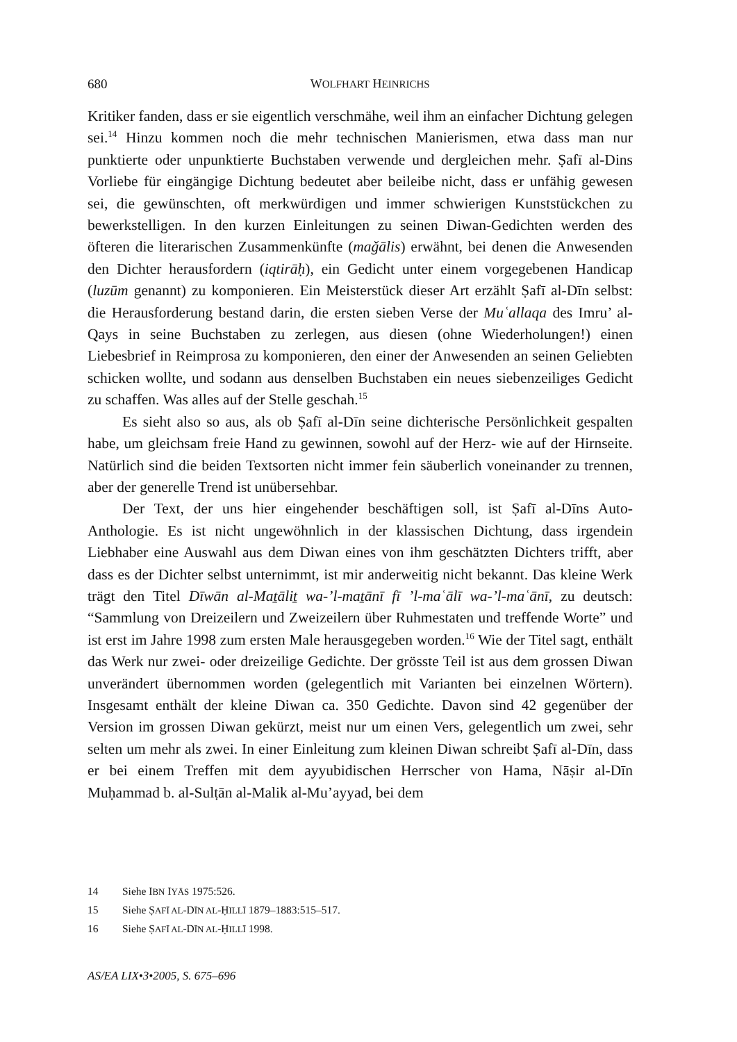680
WOLFHART HEINRICHS
Kritiker fanden, dass er sie eigentlich verschmähe, weil ihm an einfacher Dichtung gelegen sei.<sup>14</sup> Hinzu kommen noch die mehr technischen Manierismen, etwa dass man nur punktierte oder unpunktierte Buchstaben verwende und dergleichen mehr. Ṣafī al-Dins Vorliebe für eingängige Dichtung bedeutet aber beileibe nicht, dass er unfähig gewesen sei, die gewünschten, oft merkwürdigen und immer schwierigen Kunststückchen zu bewerkstelligen. In den kurzen Einleitungen zu seinen Diwan-Gedichten werden des öfteren die literarischen Zusammenkünfte (maǧālis) erwähnt, bei denen die Anwesenden den Dichter herausfordern (iqtirāḥ), ein Gedicht unter einem vorgegebenen Handicap (luzūm genannt) zu komponieren. Ein Meisterstück dieser Art erzählt Ṣafī al-Dīn selbst: die Herausforderung bestand darin, die ersten sieben Verse der Muʿallaqa des Imru’ al-Qays in seine Buchstaben zu zerlegen, aus diesen (ohne Wiederholungen!) einen Liebesbrief in Reimprosa zu komponieren, den einer der Anwesenden an seinen Geliebten schicken wollte, und sodann aus denselben Buchstaben ein neues siebenzeiliges Gedicht zu schaffen. Was alles auf der Stelle geschah.<sup>15</sup>
Es sieht also so aus, als ob Ṣafī al-Dīn seine dichterische Persönlichkeit gespalten habe, um gleichsam freie Hand zu gewinnen, sowohl auf der Herz- wie auf der Hirnseite. Natürlich sind die beiden Textsorten nicht immer fein säuberlich voneinander zu trennen, aber der generelle Trend ist unübersehbar.
Der Text, der uns hier eingehender beschäftigen soll, ist Ṣafī al-Dīns Auto-Anthologie. Es ist nicht ungewöhnlich in der klassischen Dichtung, dass irgendein Liebhaber eine Auswahl aus dem Diwan eines von ihm geschätzten Dichters trifft, aber dass es der Dichter selbst unternimmt, ist mir anderweitig nicht bekannt. Das kleine Werk trägt den Titel Dīwān al-Maṯāliṯ wa-’l-maṯānī fī ’l-maʿālī wa-’l-maʿānī, zu deutsch: “Sammlung von Dreizeilern und Zweizeilern über Ruhmestaten und treffende Worte” und ist erst im Jahre 1998 zum ersten Male herausgegeben worden.<sup>16</sup> Wie der Titel sagt, enthält das Werk nur zwei- oder dreizeilige Gedichte. Der grösste Teil ist aus dem grossen Diwan unverändert übernommen worden (gelegentlich mit Varianten bei einzelnen Wörtern). Insgesamt enthält der kleine Diwan ca. 350 Gedichte. Davon sind 42 gegenüber der Version im grossen Diwan gekürzt, meist nur um einen Vers, gelegentlich um zwei, sehr selten um mehr als zwei. In einer Einleitung zum kleinen Diwan schreibt Ṣafī al-Dīn, dass er bei einem Treffen mit dem ayyubidischen Herrscher von Hama, Nāṣir al-Dīn Muḥammad b. al-Sulṭān al-Malik al-Mu’ayyad, bei dem
14 Siehe IBN IYĀS 1975:526.
15 Siehe ṢAFĪ AL-DĪN AL-ḤILLĪ 1879–1883:515–517.
16 Siehe ṢAFĪ AL-DĪN AL-ḤILLĪ 1998.
AS/EA LIX•3•2005, S. 675–696